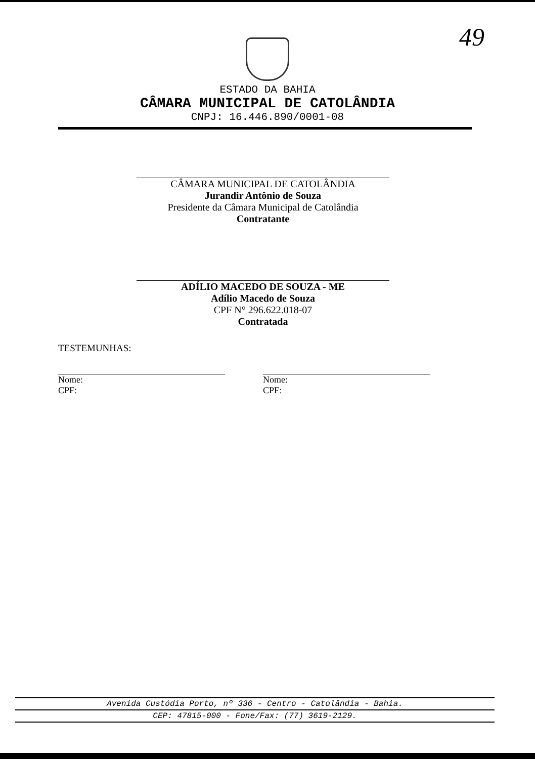49
ESTADO DA BAHIA
CÂMARA MUNICIPAL DE CATOLÂNDIA
CNPJ: 16.446.890/0001-08
CÂMARA MUNICIPAL DE CATOLÂNDIA
Jurandir Antônio de Souza
Presidente da Câmara Municipal de Catolândia
Contratante
ADÍLIO MACEDO DE SOUZA - ME
Adílio Macedo de Souza
CPF N° 296.622.018-07
Contratada
TESTEMUNHAS:
Nome:
CPF:
Nome:
CPF:
Avenida Custódia Porto, nº 336 - Centro - Catolândia - Bahia.
CEP: 47815-000 - Fone/Fax: (77) 3619-2129.